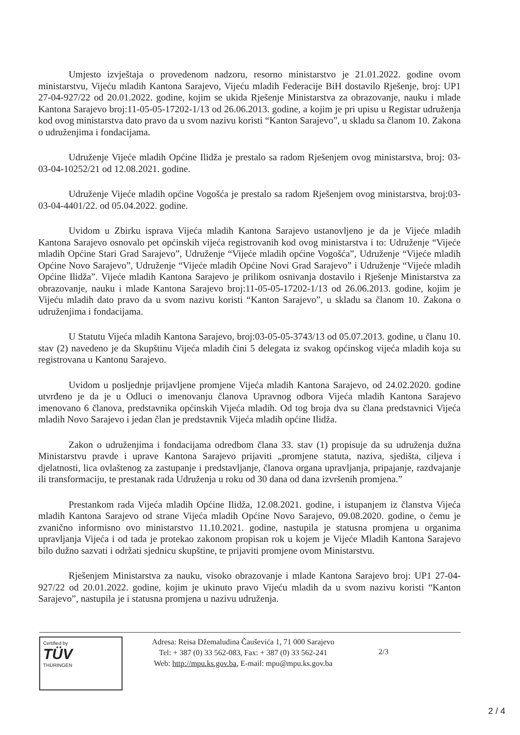Umjesto izvještaja o provedenom nadzoru, resorno ministarstvo je 21.01.2022. godine ovom ministarstvu, Vijeću mladih Kantona Sarajevo, Vijeću mladih Federacije BiH dostavilo Rješenje, broj: UP1 27-04-927/22 od 20.01.2022. godine, kojim se ukida Rješenje Ministarstva za obrazovanje, nauku i mlade Kantona Sarajevo broj:11-05-05-17202-1/13 od 26.06.2013. godine, a kojim je pri upisu u Registar udruženja kod ovog ministarstva dato pravo da u svom nazivu koristi “Kanton Sarajevo”, u skladu sa članom 10. Zakona o udruženjima i fondacijama.
Udruženje Vijeće mladih Općine Ilidža je prestalo sa radom Rješenjem ovog ministarstva, broj: 03-03-04-10252/21 od 12.08.2021. godine.
Udruženje Vijeće mladih općine Vogošća je prestalo sa radom Rješenjem ovog ministarstva, broj:03-03-04-4401/22. od 05.04.2022. godine.
Uvidom u Zbirku isprava Vijeća mladih Kantona Sarajevo ustanovljeno je da je Vijeće mladih Kantona Sarajevo osnovalo pet općinskih vijeća registrovanih kod ovog ministarstva i to: Udruženje “Vijeće mladih Općine Stari Grad Sarajevo”, Udruženje “Vijeće mladih općine Vogošća”, Udruženje “Vijeće mladih Općine Novo Sarajevo”, Udruženje “Vijeće mladih Općine Novi Grad Sarajevo” i Udruženje “Vijeće mladih Općine Ilidža”. Vijeće mladih Kantona Sarajevo je prilikom osnivanja dostavilo i Rješenje Ministarstva za obrazovanje, nauku i mlade Kantona Sarajevo broj:11-05-05-17202-1/13 od 26.06.2013. godine, kojim je Vijeću mladih dato pravo da u svom nazivu koristi “Kanton Sarajevo”, u skladu sa članom 10. Zakona o udruženjima i fondacijama.
U Statutu Vijeća mladih Kantona Sarajevo, broj:03-05-05-3743/13 od 05.07.2013. godine, u članu 10. stav (2) navedeno je da Skupštinu Vijeća mladih čini 5 delegata iz svakog općinskog vijeća mladih koja su registrovana u Kantonu Sarajevo.
Uvidom u posljednje prijavljene promjene Vijeća mladih Kantona Sarajevo, od 24.02.2020. godine utvrđeno je da je u Odluci o imenovanju članova Upravnog odbora Vijeća mladih Kantona Sarajevo imenovano 6 članova, predstavnika općinskih Vijeća mladih. Od tog broja dva su člana predstavnici Vijeća mladih Novo Sarajevo i jedan član je predstavnik Vijeća mladih općine Ilidža.
Zakon o udruženjima i fondacijama odredbom člana 33. stav (1) propisuje da su udruženja dužna Ministarstvu pravde i uprave Kantona Sarajevo prijaviti „promjene statuta, naziva, sjedišta, ciljeva i djelatnosti, lica ovlaštenog za zastupanje i predstavljanje, članova organa upravljanja, pripajanje, razdvajanje ili transformaciju, te prestanak rada Udruženja u roku od 30 dana od dana izvršenih promjena.”
Prestankom rada Vijeća mladih Općine Ilidža, 12.08.2021. godine, i istupanjem iz članstva Vijeća mladih Kantona Sarajevo od strane Vijeća mladih Općine Novo Sarajevo, 09.08.2020. godine, o čemu je zvanično informisno ovo ministarstvo 11.10.2021. godine, nastupila je statusna promjena u organima upravljanja Vijeća i od tada je protekao zakonom propisan rok u kojem je Vijeće Mladih Kantona Sarajevo bilo dužno sazvati i održati sjednicu skupštine, te prijaviti promjene ovom Ministarstvu.
Rješenjem Ministarstva za nauku, visoko obrazovanje i mlade Kantona Sarajevo broj: UP1 27-04-927/22 od 20.01.2022. godine, kojim je ukinuto pravo Vijeću mladih da u svom nazivu koristi “Kanton Sarajevo”, nastupila je i statusna promjena u nazivu udruženja.
Certified by
TÜV
THÜRINGEN
Adresa: Reisa Džemaludina Čauševića 1, 71 000 Sarajevo
Tel: + 387 (0) 33 562-083, Fax: + 387 (0) 33 562-241
Web: http://mpu.ks.gov.ba, E-mail: mpu@mpu.ks.gov.ba
2/3
2 / 4